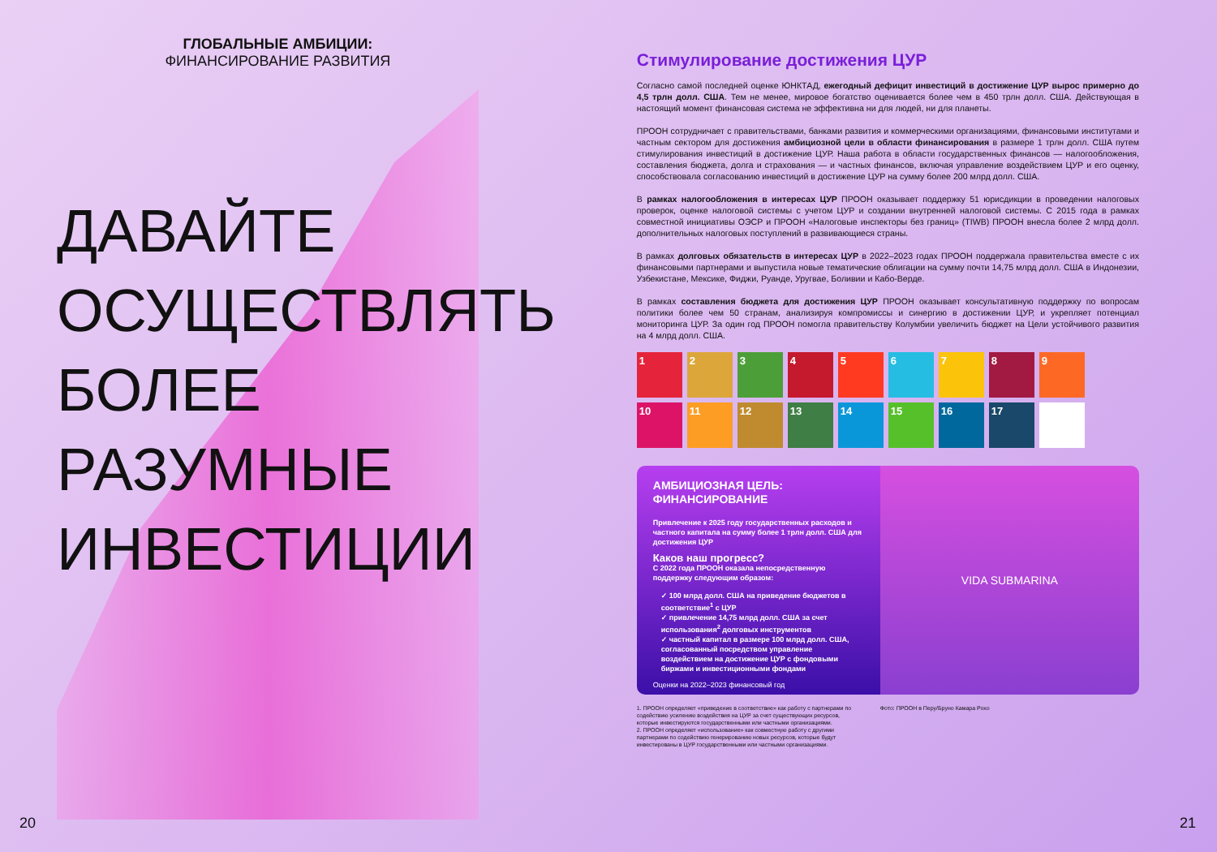ГЛОБАЛЬНЫЕ АМБИЦИИ:
ФИНАНСИРОВАНИЕ РАЗВИТИЯ
ДАВАЙТЕ
ОСУЩЕСТВЛЯТЬ
БОЛЕЕ РАЗУМНЫЕ
ИНВЕСТИЦИИ
20
Стимулирование достижения ЦУР
Согласно самой последней оценке ЮНКТАД, ежегодный дефицит инвестиций в достижение ЦУР вырос примерно до 4,5 трлн долл. США. Тем не менее, мировое богатство оценивается более чем в 450 трлн долл. США. Действующая в настоящий момент финансовая система не эффективна ни для людей, ни для планеты.
ПРООН сотрудничает с правительствами, банками развития и коммерческими организациями, финансовыми институтами и частным сектором для достижения амбициозной цели в области финансирования в размере 1 трлн долл. США путем стимулирования инвестиций в достижение ЦУР. Наша работа в области государственных финансов — налогообложения, составления бюджета, долга и страхования — и частных финансов, включая управление воздействием ЦУР и его оценку, способствовала согласованию инвестиций в достижение ЦУР на сумму более 200 млрд долл. США.
В рамках налогообложения в интересах ЦУР ПРООН оказывает поддержку 51 юрисдикции в проведении налоговых проверок, оценке налоговой системы с учетом ЦУР и создании внутренней налоговой системы. С 2015 года в рамках совместной инициативы ОЭСР и ПРООН «Налоговые инспекторы без границ» (TIWB) ПРООН внесла более 2 млрд долл. дополнительных налоговых поступлений в развивающиеся страны.
В рамках долговых обязательств в интересах ЦУР в 2022–2023 годах ПРООН поддержала правительства вместе с их финансовыми партнерами и выпустила новые тематические облигации на сумму почти 14,75 млрд долл. США в Индонезии, Узбекистане, Мексике, Фиджи, Руанде, Уругвае, Боливии и Кабо-Верде.
В рамках составления бюджета для достижения ЦУР ПРООН оказывает консультативную поддержку по вопросам политики более чем 50 странам, анализируя компромиссы и синергию в достижении ЦУР, и укрепляет потенциал мониторинга ЦУР. За один год ПРООН помогла правительству Колумбии увеличить бюджет на Цели устойчивого развития на 4 млрд долл. США.
1
2
3
4
5
6
7
8
9
10
11
12
13
14
15
16
17
АМБИЦИОЗНАЯ ЦЕЛЬ:
ФИНАНСИРОВАНИЕ
Привлечение к 2025 году государственных расходов и частного капитала на сумму более 1 трлн долл. США для достижения ЦУР
Каков наш прогресс?
С 2022 года ПРООН оказала непосредственную поддержку следующим образом:
✓ 100 млрд долл. США на приведение бюджетов в соответствие<sup>1</sup> с ЦУР
✓ привлечение 14,75 млрд долл. США за счет использования<sup>2</sup> долговых инструментов
✓ частный капитал в размере 100 млрд долл. США, согласованный посредством управление воздействием на достижение ЦУР с фондовыми биржами и инвестиционными фондами
Оценки на 2022–2023 финансовый год
VIDA SUBMARINA
1. ПРООН определяет «приведение в соответствие» как работу с партнерами по содействию усилению воздействия на ЦУР за счет существующих ресурсов, которые инвестируются государственными или частными организациями.
2. ПРООН определяет «использование» как совместную работу с другими партнерами по содействию генерированию новых ресурсов, которые будут инвестированы в ЦУР государственными или частными организациями.
Фото: ПРООН в Перу/Бруно Камара Рохо
21